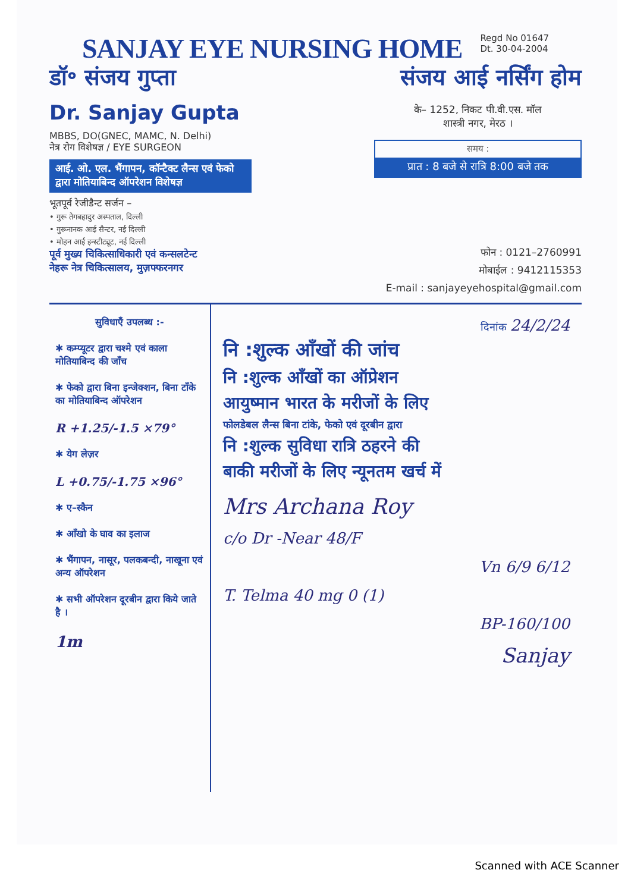SANJAY EYE NURSING HOME
Regd No 01647
Dt. 30-04-2004
डॉ॰ संजय गुप्ता
Dr. Sanjay Gupta
MBBS, DO(GNEC, MAMC, N. Delhi)
नेत्र रोग विशेषज्ञ / EYE SURGEON
आई. ओ. एल. भैंगापन, कॉन्टैक्ट लैन्स एवं फेको द्वारा मोतियाबिन्द ऑपरेशन विशेषज्ञ
भूतपूर्व रेजीडैन्ट सर्जन –
• गुरू तेगबहादुर अस्पताल, दिल्ली
• गुरूनानक आई सैन्टर, नई दिल्ली
• मोहन आई इन्स्टीट्यूट, नई दिल्ली
पूर्व मुख्य चिकित्साधिकारी एवं कन्सलटेन्ट
नेहरू नेत्र चिकित्सालय, मुज़फ्फरनगर
संजय आई नर्सिंग होम
के– 1252, निकट पी.वी.एस. मॉल
शास्त्री नगर, मेरठ ।
समय :
प्रात : 8 बजे से रात्रि 8:00 बजे तक
फोन : 0121–2760991
मोबाईल : 9412115353
E-mail : sanjayeyehospital@gmail.com
सुविधाएँ उपलब्ध :-
✱ कम्प्यूटर द्वारा चश्मे एवं काला मोतियाबिन्द की जाँच
✱ फेको द्वारा बिना इन्जेक्शन, बिना टाँके का मोतियाबिन्द ऑपरेशन
R +1.25/-1.5 ×79°
✱ येग लेज़र
L +0.75/-1.75 ×96°
✱ ए–स्कैन
✱ आँखो के घाव का इलाज
✱ भैंगापन, नासूर, पलकबन्दी, नाखूना एवं अन्य ऑपरेशन
✱ सभी ऑपरेशन दूरबीन द्वारा किये जाते है ।
1m
दिनांक 24/2/24
नि :शुल्क आँखों की जांच
नि :शुल्क आँखों का ऑप्रेशन
आयुष्मान भारत के मरीजों के लिए
फोलडेबल लैन्स बिना टांके, फेको एवं दूरबीन द्वारा
नि :शुल्क सुविधा रात्रि ठहरने की
बाकी मरीजों के लिए न्यूनतम खर्च में
Mrs Archana Roy
c/o Dr -Near 48/F
Vn 6/9 6/12
T. Telma 40 mg 0 (1)
BP-160/100
Sanjay
Scanned with ACE Scanner